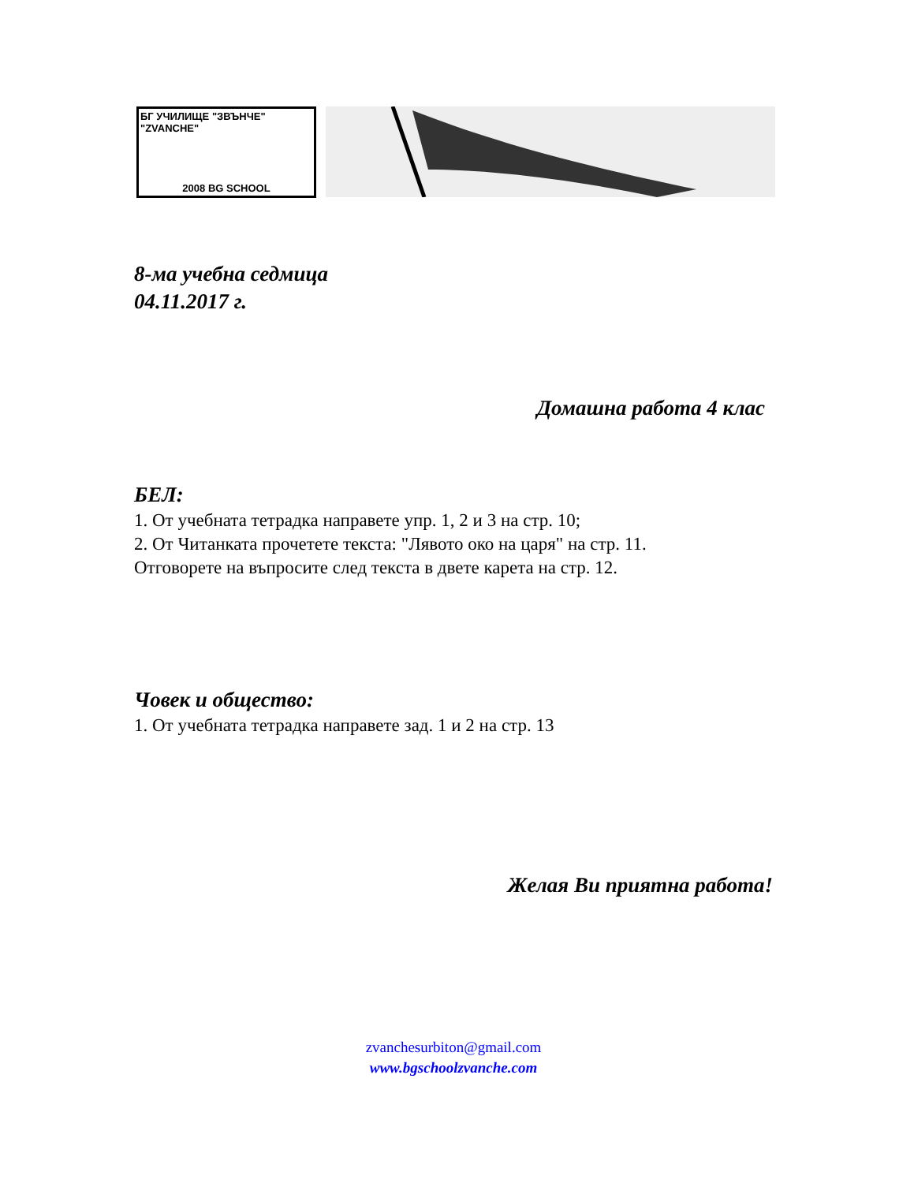БГ УЧИЛИЩЕ "ЗВЪНЧЕ" "ZVANCHE"
2008 BG SCHOOL
8-ма учебна седмица
04.11.2017 г.
Домашна работа 4 клас
БЕЛ:
1. От учебната тетрадка направете упр. 1, 2 и 3 на стр. 10;
2. От Читанката прочетете текста: "Лявото око на царя" на стр. 11.
Отговорете на въпросите след текста в двете карета на стр. 12.
Човек и общество:
1. От учебната тетрадка направете зад. 1 и 2 на стр. 13
Желая Ви приятна работа!
zvanchesurbiton@gmail.com
www.bgschoolzvanche.com